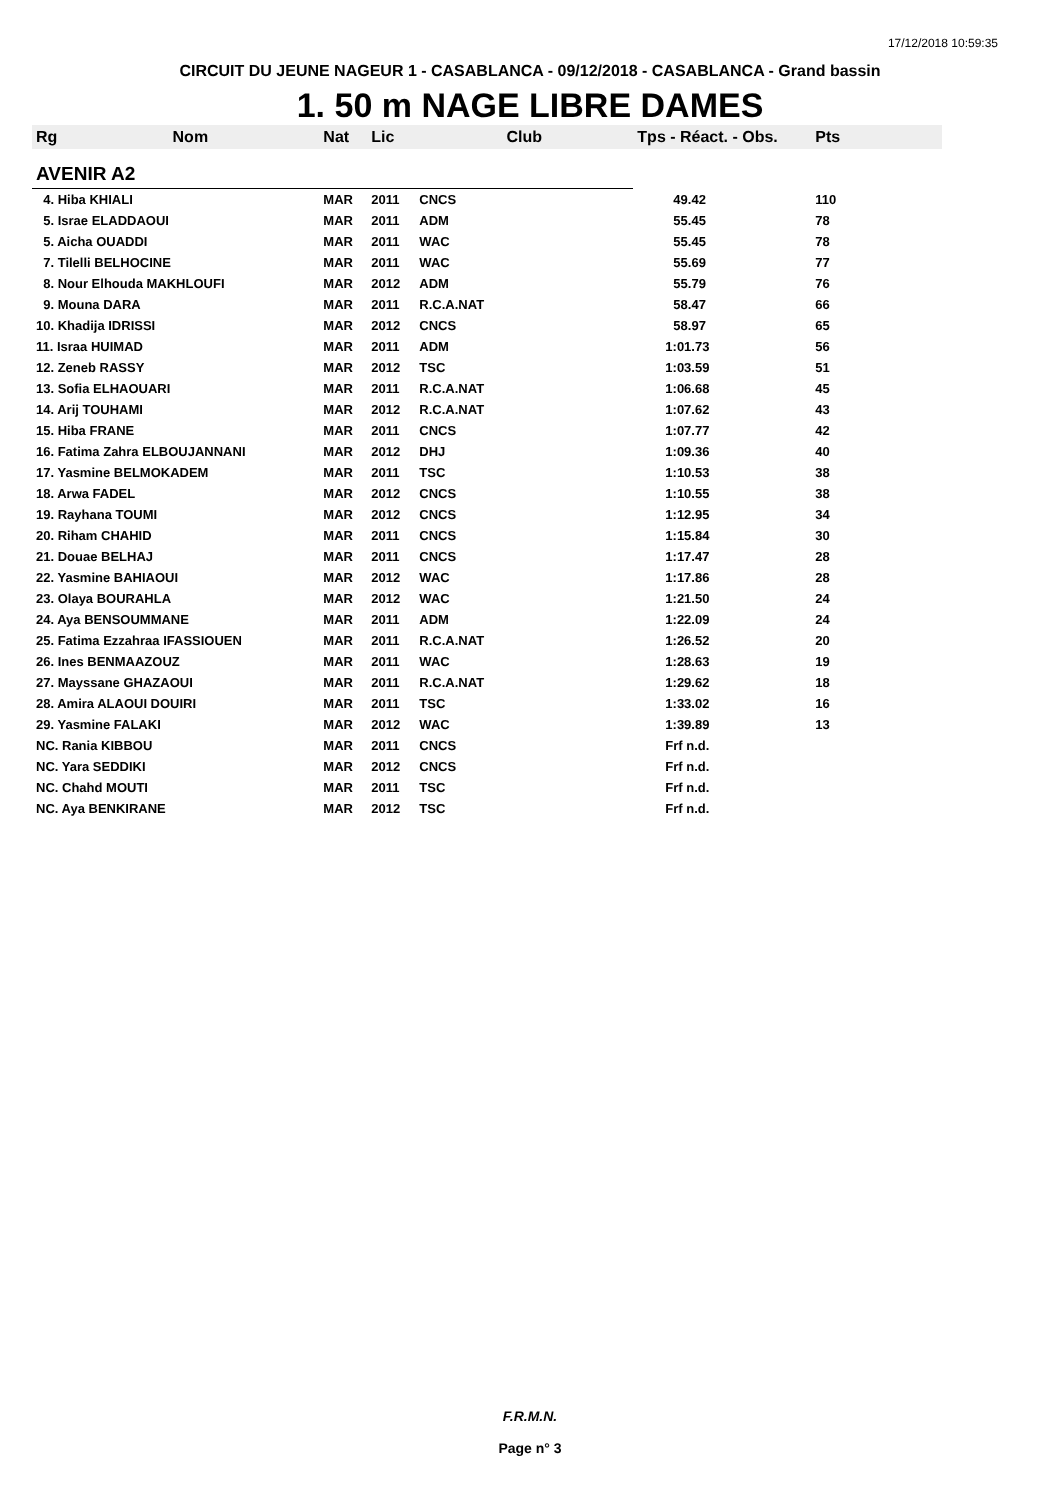17/12/2018 10:59:35
CIRCUIT DU JEUNE NAGEUR 1 - CASABLANCA - 09/12/2018 - CASABLANCA - Grand bassin
1. 50 m NAGE LIBRE DAMES
| Rg | Nom | Nat | Lic | Club | Tps - Réact. - Obs. | Pts |
| --- | --- | --- | --- | --- | --- | --- |
| AVENIR A2 | | | | | | |
| 4. Hiba KHIALI | | MAR | 2011 | CNCS | 49.42 | 110 |
| 5. Israe ELADDAOUI | | MAR | 2011 | ADM | 55.45 | 78 |
| 5. Aicha OUADDI | | MAR | 2011 | WAC | 55.45 | 78 |
| 7. Tilelli BELHOCINE | | MAR | 2011 | WAC | 55.69 | 77 |
| 8. Nour Elhouda MAKHLOUFI | | MAR | 2012 | ADM | 55.79 | 76 |
| 9. Mouna DARA | | MAR | 2011 | R.C.A.NAT | 58.47 | 66 |
| 10. Khadija IDRISSI | | MAR | 2012 | CNCS | 58.97 | 65 |
| 11. Israa HUIMAD | | MAR | 2011 | ADM | 1:01.73 | 56 |
| 12. Zeneb RASSY | | MAR | 2012 | TSC | 1:03.59 | 51 |
| 13. Sofia ELHAOUARI | | MAR | 2011 | R.C.A.NAT | 1:06.68 | 45 |
| 14. Arij TOUHAMI | | MAR | 2012 | R.C.A.NAT | 1:07.62 | 43 |
| 15. Hiba FRANE | | MAR | 2011 | CNCS | 1:07.77 | 42 |
| 16. Fatima Zahra ELBOUJANNANI | | MAR | 2012 | DHJ | 1:09.36 | 40 |
| 17. Yasmine BELMOKADEM | | MAR | 2011 | TSC | 1:10.53 | 38 |
| 18. Arwa FADEL | | MAR | 2012 | CNCS | 1:10.55 | 38 |
| 19. Rayhana TOUMI | | MAR | 2012 | CNCS | 1:12.95 | 34 |
| 20. Riham CHAHID | | MAR | 2011 | CNCS | 1:15.84 | 30 |
| 21. Douae BELHAJ | | MAR | 2011 | CNCS | 1:17.47 | 28 |
| 22. Yasmine BAHIAOUI | | MAR | 2012 | WAC | 1:17.86 | 28 |
| 23. Olaya BOURAHLA | | MAR | 2012 | WAC | 1:21.50 | 24 |
| 24. Aya BENSOUMMANE | | MAR | 2011 | ADM | 1:22.09 | 24 |
| 25. Fatima Ezzahraa IFASSIOUEN | | MAR | 2011 | R.C.A.NAT | 1:26.52 | 20 |
| 26. Ines BENMAAZOUZ | | MAR | 2011 | WAC | 1:28.63 | 19 |
| 27. Mayssane GHAZAOUI | | MAR | 2011 | R.C.A.NAT | 1:29.62 | 18 |
| 28. Amira ALAOUI DOUIRI | | MAR | 2011 | TSC | 1:33.02 | 16 |
| 29. Yasmine FALAKI | | MAR | 2012 | WAC | 1:39.89 | 13 |
| NC. Rania KIBBOU | | MAR | 2011 | CNCS | Frf n.d. | |
| NC. Yara SEDDIKI | | MAR | 2012 | CNCS | Frf n.d. | |
| NC. Chahd MOUTI | | MAR | 2011 | TSC | Frf n.d. | |
| NC. Aya BENKIRANE | | MAR | 2012 | TSC | Frf n.d. | |
F.R.M.N.
Page n° 3